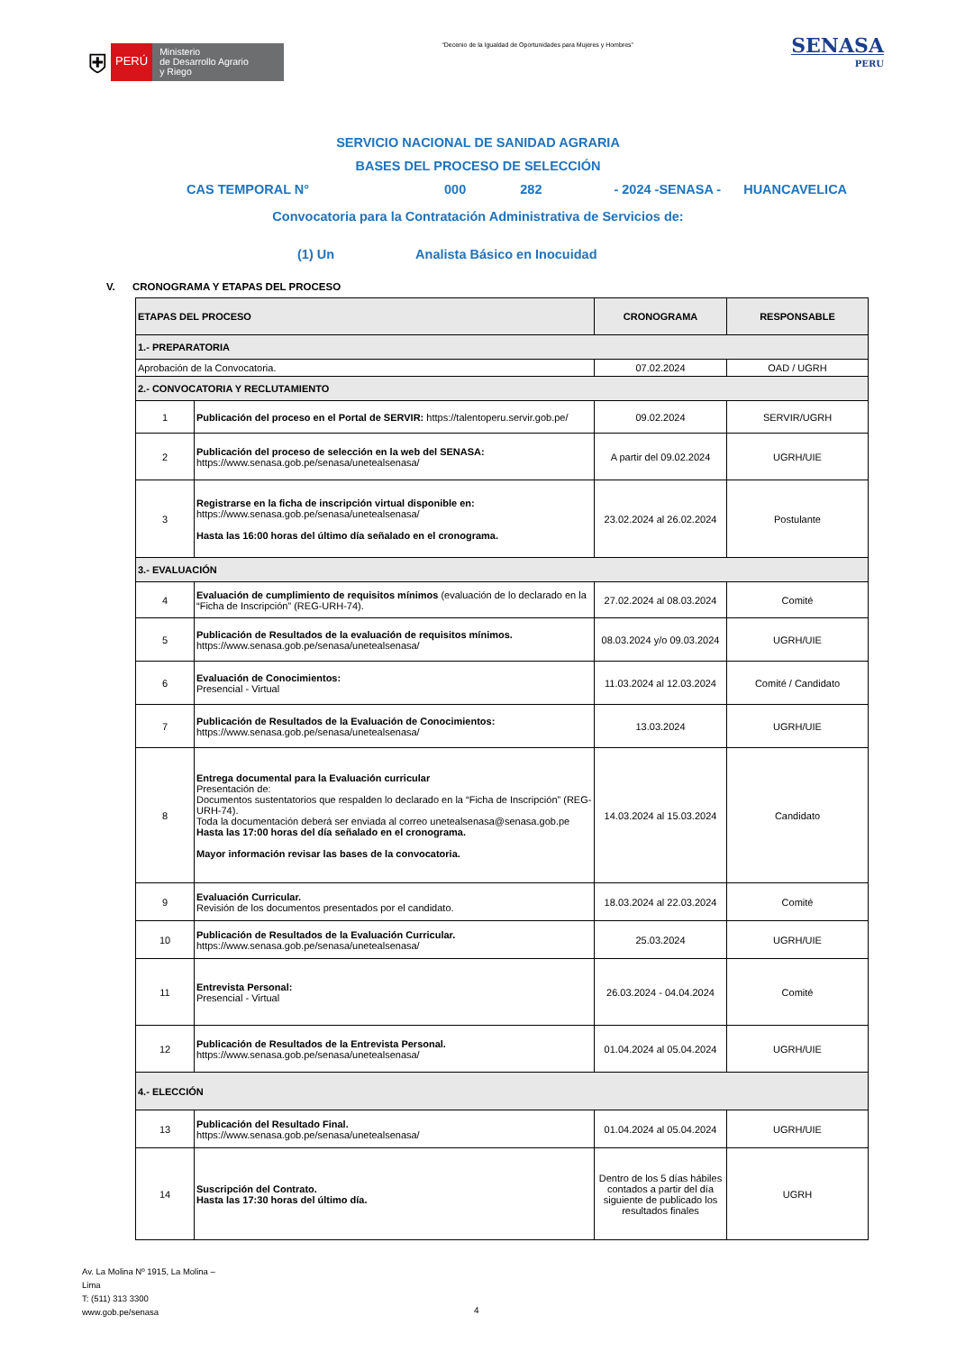⛨
PERÚ
Ministerio
de Desarrollo Agrario
y Riego
“Decenio de la Igualdad de Oportunidades para Mujeres y Hombres”
SENASA
PERU
SERVICIO NACIONAL DE SANIDAD AGRARIA
BASES DEL PROCESO DE SELECCIÓN
CAS TEMPORAL N° 000 282 - 2024 -SENASA - HUANCAVELICA
Convocatoria para la Contratación Administrativa de Servicios de:
(1) Un Analista Básico en Inocuidad
V. CRONOGRAMA Y ETAPAS DEL PROCESO
| ETAPAS DEL PROCESO | | CRONOGRAMA | RESPONSABLE |
| --- | --- | --- | --- |
| 1.- PREPARATORIA | | | |
| Aprobación de la Convocatoria. | | 07.02.2024 | OAD / UGRH |
| 2.- CONVOCATORIA Y RECLUTAMIENTO | | | |
| 1 | Publicación del proceso en el Portal de SERVIR: https://talentoperu.servir.gob.pe/ | 09.02.2024 | SERVIR/UGRH |
| 2 | Publicación del proceso de selección en la web del SENASA: https://www.senasa.gob.pe/senasa/unetealsenasa/ | A partir del 09.02.2024 | UGRH/UIE |
| 3 | Registrarse en la ficha de inscripción virtual disponible en: https://www.senasa.gob.pe/senasa/unetealsenasa/ Hasta las 16:00 horas del último día señalado en el cronograma. | 23.02.2024 al 26.02.2024 | Postulante |
| 3.- EVALUACIÓN | | | |
| 4 | Evaluación de cumplimiento de requisitos mínimos (evaluación de lo declarado en la “Ficha de Inscripción” (REG-URH-74). | 27.02.2024 al 08.03.2024 | Comité |
| 5 | Publicación de Resultados de la evaluación de requisitos mínimos. https://www.senasa.gob.pe/senasa/unetealsenasa/ | 08.03.2024 y/o 09.03.2024 | UGRH/UIE |
| 6 | Evaluación de Conocimientos: Presencial - Virtual | 11.03.2024 al 12.03.2024 | Comité / Candidato |
| 7 | Publicación de Resultados de la Evaluación de Conocimientos: https://www.senasa.gob.pe/senasa/unetealsenasa/ | 13.03.2024 | UGRH/UIE |
| 8 | Entrega documental para la Evaluación curricular Presentación de: Documentos sustentatorios que respalden lo declarado en la “Ficha de Inscripción” (REG-URH-74). Toda la documentación deberá ser enviada al correo unetealsenasa@senasa.gob.pe Hasta las 17:00 horas del día señalado en el cronograma. Mayor información revisar las bases de la convocatoria. | 14.03.2024 al 15.03.2024 | Candidato |
| 9 | Evaluación Curricular. Revisión de los documentos presentados por el candidato. | 18.03.2024 al 22.03.2024 | Comité |
| 10 | Publicación de Resultados de la Evaluación Curricular. https://www.senasa.gob.pe/senasa/unetealsenasa/ | 25.03.2024 | UGRH/UIE |
| 11 | Entrevista Personal: Presencial - Virtual | 26.03.2024 - 04.04.2024 | Comité |
| 12 | Publicación de Resultados de la Entrevista Personal. https://www.senasa.gob.pe/senasa/unetealsenasa/ | 01.04.2024 al 05.04.2024 | UGRH/UIE |
| 4.- ELECCIÓN | | | |
| 13 | Publicación del Resultado Final. https://www.senasa.gob.pe/senasa/unetealsenasa/ | 01.04.2024 al 05.04.2024 | UGRH/UIE |
| 14 | Suscripción del Contrato. Hasta las 17:30 horas del último día. | Dentro de los 5 días hábiles contados a partir del día siguiente de publicado los resultados finales | UGRH |
Av. La Molina Nº 1915, La Molina –
Lima
T: (511) 313 3300
www.gob.pe/senasa
4